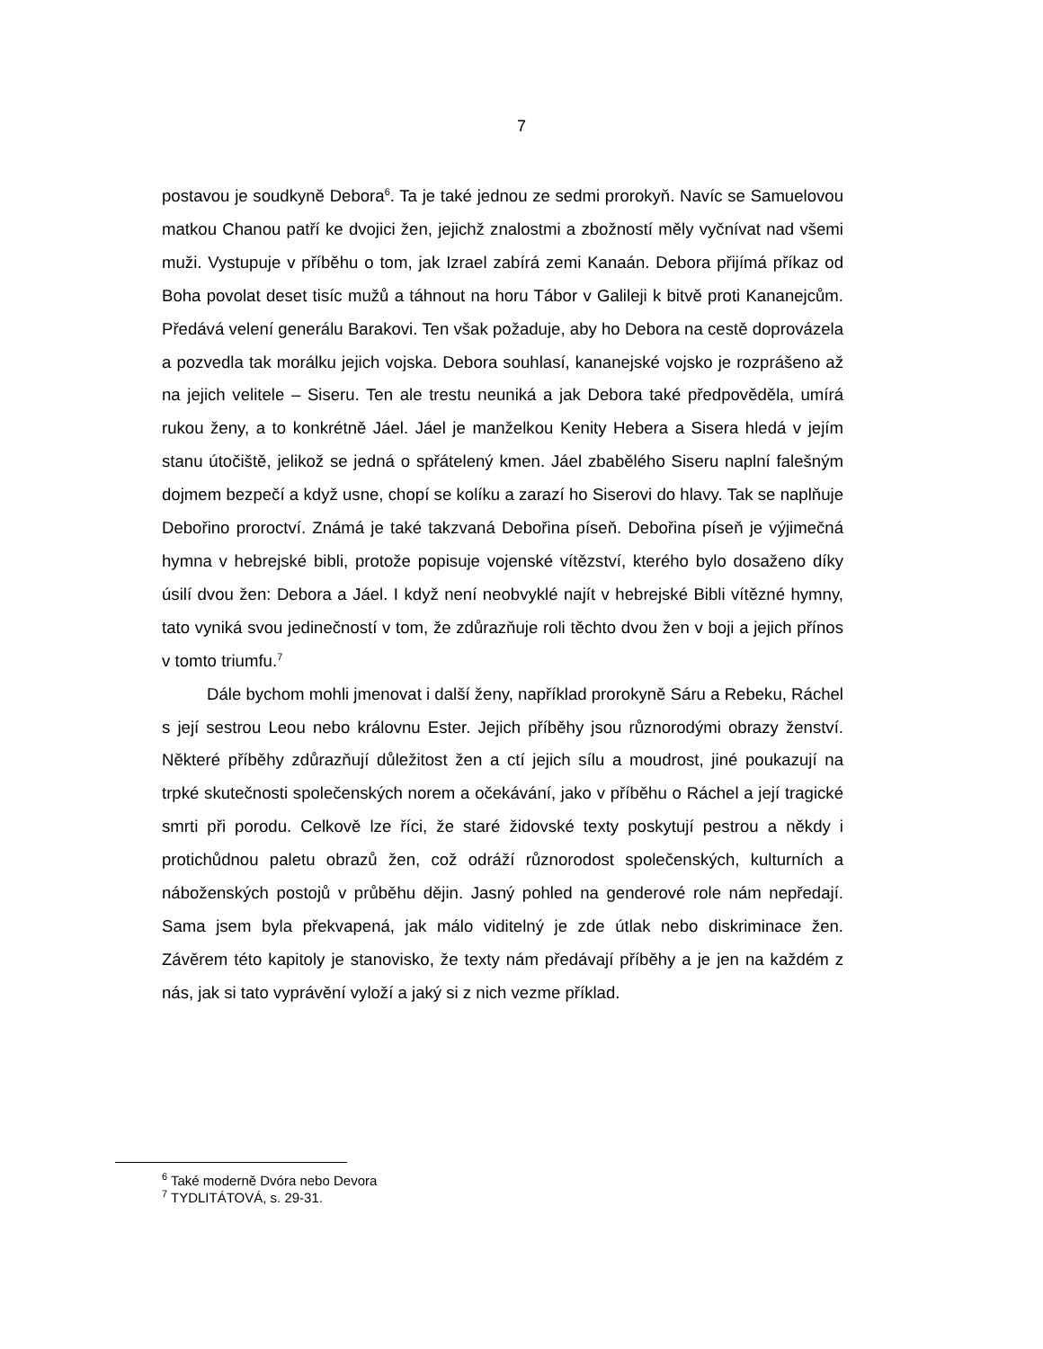7
postavou je soudkyně Debora<sup>6</sup>. Ta je také jednou ze sedmi prorokyň. Navíc se Samuelovou matkou Chanou patří ke dvojici žen, jejichž znalostmi a zbožností měly vyčnívat nad všemi muži. Vystupuje v příběhu o tom, jak Izrael zabírá zemi Kanaán. Debora přijímá příkaz od Boha povolat deset tisíc mužů a táhnout na horu Tábor v Galileji k bitvě proti Kananejcům. Předává velení generálu Barakovi. Ten však požaduje, aby ho Debora na cestě doprovázela a pozvedla tak morálku jejich vojska. Debora souhlasí, kananejské vojsko je rozprášeno až na jejich velitele – Siseru. Ten ale trestu neuniká a jak Debora také předpověděla, umírá rukou ženy, a to konkrétně Jáel. Jáel je manželkou Kenity Hebera a Sisera hledá v jejím stanu útočiště, jelikož se jedná o spřátelený kmen. Jáel zbabělého Siseru naplní falešným dojmem bezpečí a když usne, chopí se kolíku a zarazí ho Siserovi do hlavy. Tak se naplňuje Debořino proroctví. Známá je také takzvaná Debořina píseň. Debořina píseň je výjimečná hymna v hebrejské bibli, protože popisuje vojenské vítězství, kterého bylo dosaženo díky úsilí dvou žen: Debora a Jáel. I když není neobvyklé najít v hebrejské Bibli vítězné hymny, tato vyniká svou jedinečností v tom, že zdůrazňuje roli těchto dvou žen v boji a jejich přínos v tomto triumfu.<sup>7</sup>
Dále bychom mohli jmenovat i další ženy, například prorokyně Sáru a Rebeku, Ráchel s její sestrou Leou nebo královnu Ester. Jejich příběhy jsou různorodými obrazy ženství. Některé příběhy zdůrazňují důležitost žen a ctí jejich sílu a moudrost, jiné poukazují na trpké skutečnosti společenských norem a očekávání, jako v příběhu o Ráchel a její tragické smrti při porodu. Celkově lze říci, že staré židovské texty poskytují pestrou a někdy i protichůdnou paletu obrazů žen, což odráží různorodost společenských, kulturních a náboženských postojů v průběhu dějin. Jasný pohled na genderové role nám nepředají. Sama jsem byla překvapená, jak málo viditelný je zde útlak nebo diskriminace žen. Závěrem této kapitoly je stanovisko, že texty nám předávají příběhy a je jen na každém z nás, jak si tato vyprávění vyloží a jaký si z nich vezme příklad.
<sup>6</sup> Také moderně Dvóra nebo Devora
<sup>7</sup> TYDLITÁTOVÁ, s. 29-31.